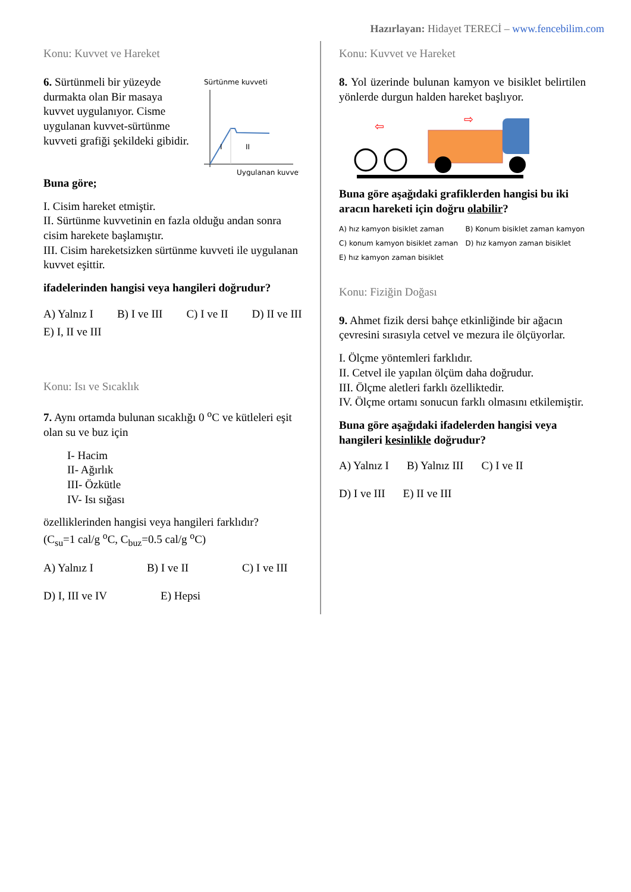Hazırlayan: Hidayet TERECİ – www.fencebilim.com
Konu: Kuvvet ve Hareket
6. Sürtünmeli bir yüzeyde durmakta olan Bir masaya kuvvet uygulanıyor. Cisme uygulanan kuvvet-sürtünme kuvveti grafiği şekildeki gibidir.
Sürtünme kuvveti
I
II
Uygulanan kuvvet
Buna göre;
I. Cisim hareket etmiştir.
II. Sürtünme kuvvetinin en fazla olduğu andan sonra cisim harekete başlamıştır.
III. Cisim hareketsizken sürtünme kuvveti ile uygulanan kuvvet eşittir.
ifadelerinden hangisi veya hangileri doğrudur?
A) Yalnız I B) I ve III C) I ve II D) II ve III E) I, II ve III
Konu: Isı ve Sıcaklık
7. Aynı ortamda bulunan sıcaklığı 0 <sup>o</sup>C ve kütleleri eşit olan su ve buz için
I- Hacim
II- Ağırlık
III- Özkütle
IV- Isı sığası
özelliklerinden hangisi veya hangileri farklıdır?
(C<sub>su</sub>=1 cal/g <sup>o</sup>C, C<sub>buz</sub>=0.5 cal/g <sup>o</sup>C)
A) Yalnız I B) I ve II C) I ve III D) I, III ve IV E) Hepsi
Konu: Kuvvet ve Hareket
8. Yol üzerinde bulunan kamyon ve bisiklet belirtilen yönlerde durgun halden hareket başlıyor.
⇦
⇨
Buna göre aşağıdaki grafiklerden hangisi bu iki aracın hareketi için doğru olabilir?
A) hız kamyon bisiklet zaman
B) Konum bisiklet zaman kamyon
C) konum kamyon bisiklet zaman
D) hız kamyon zaman bisiklet
E) hız kamyon zaman bisiklet
Konu: Fiziğin Doğası
9. Ahmet fizik dersi bahçe etkinliğinde bir ağacın çevresini sırasıyla cetvel ve mezura ile ölçüyorlar.
I. Ölçme yöntemleri farklıdır.
II. Cetvel ile yapılan ölçüm daha doğrudur.
III. Ölçme aletleri farklı özelliktedir.
IV. Ölçme ortamı sonucun farklı olmasını etkilemiştir.
Buna göre aşağıdaki ifadelerden hangisi veya hangileri kesinlikle doğrudur?
A) Yalnız I B) Yalnız III C) I ve II D) I ve III E) II ve III